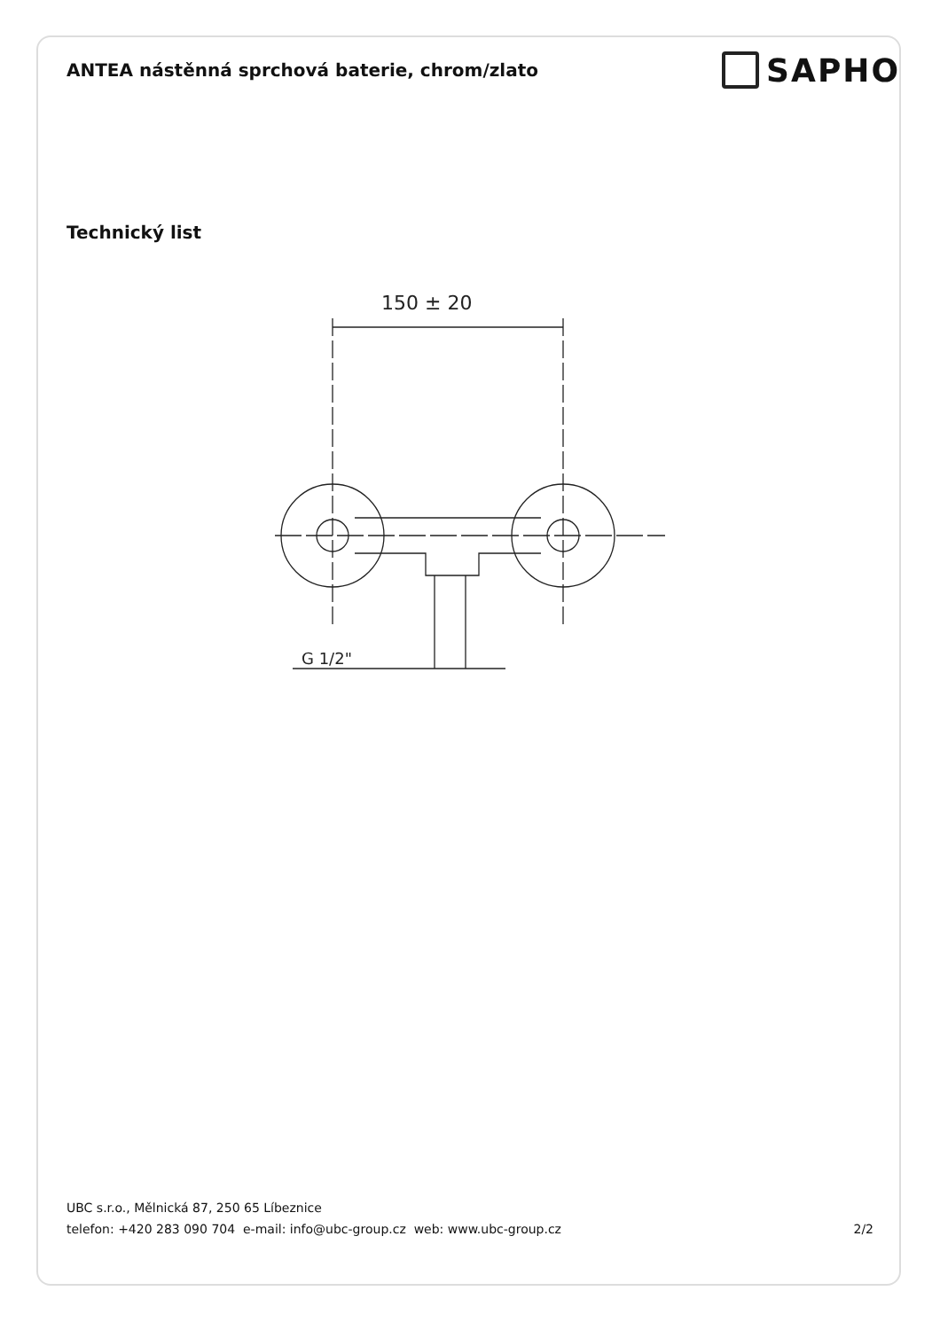ANTEA nástěnná sprchová baterie, chrom/zlato
SAPHO
Technický list
150 ± 20
G 1/2"
UBC s.r.o., Mělnická 87, 250 65 Líbeznice
telefon: +420 283 090 704 e-mail: info@ubc-group.cz web: www.ubc-group.cz 2/2